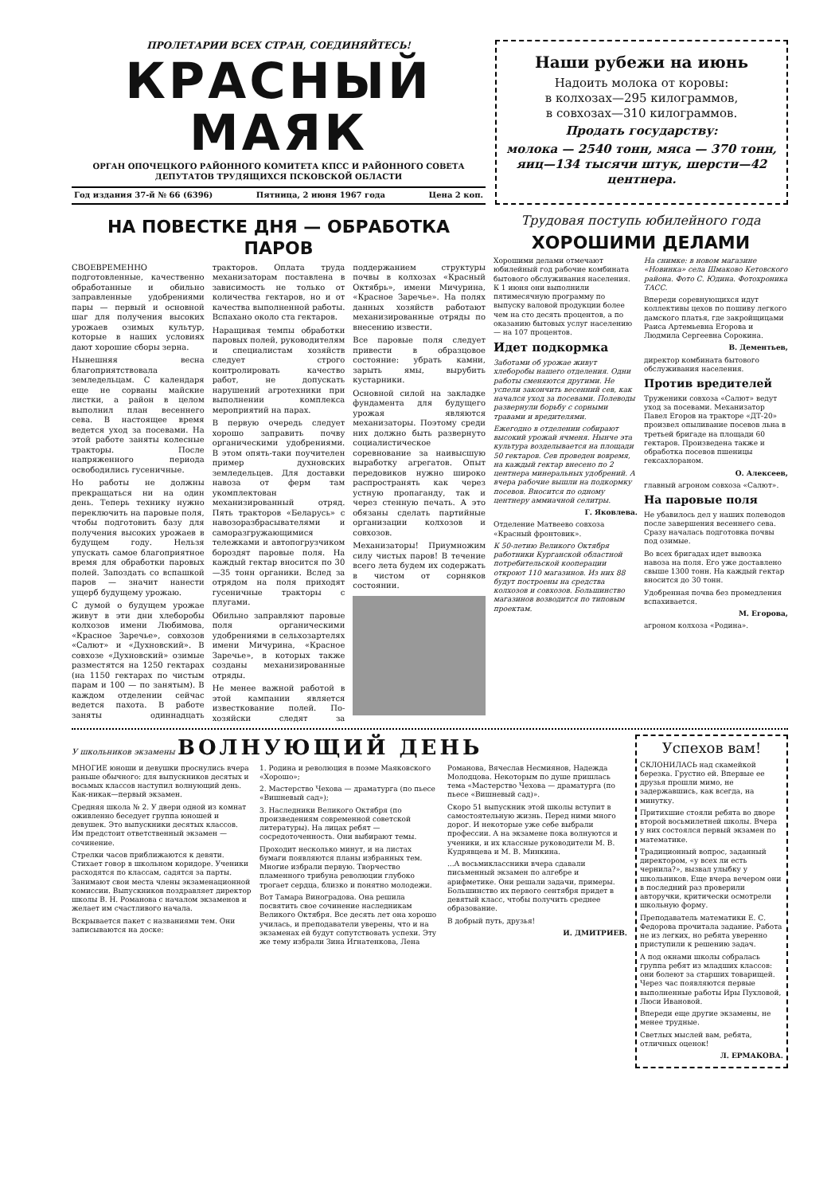ПРОЛЕТАРИИ ВСЕХ СТРАН, СОЕДИНЯЙТЕСЬ!
КРАСНЫЙ
МАЯК
ОРГАН ОПОЧЕЦКОГО РАЙОННОГО КОМИТЕТА КПСС И РАЙОННОГО СОВЕТА ДЕПУТАТОВ ТРУДЯЩИХСЯ ПСКОВСКОЙ ОБЛАСТИ
Год издания 37-й № 66 (6396) Пятница, 2 июня 1967 года Цена 2 коп.
Наши рубежи на июнь
Надоить молока от коровы:
в колхозах—295 килограммов,
в совхозах—310 килограммов.
Продать государству:
молока — 2540 тонн, мяса — 370 тонн, яиц—134 тысячи штук, шерсти—42 центнера.
НА ПОВЕСТКЕ ДНЯ — ОБРАБОТКА ПАРОВ
СВОЕВРЕМЕННО подготовленные, качественно обработанные и обильно заправленные удобрениями пары — первый и основной шаг для получения высоких урожаев озимых культур, которые в наших условиях дают хорошие сборы зерна.
Нынешняя весна благоприятствовала земледельцам. С календаря еще не сорваны майские листки, а район в целом выполнил план весеннего сева. В настоящее время ведется уход за посевами. На этой работе заняты колесные тракторы. После напряженного периода освободились гусеничные.
Но работы не должны прекращаться ни на один день. Теперь технику нужно переключить на паровые поля, чтобы подготовить базу для получения высоких урожаев в будущем году. Нельзя упускать самое благоприятное время для обработки паровых полей. Запоздать со вспашкой паров — значит нанести ущерб будущему урожаю.
С думой о будущем урожае живут в эти дни хлеборобы колхозов имени Любимова, «Красное Заречье», совхозов «Салют» и «Духновский». В совхозе «Духновский» озимые разместятся на 1250 гектарах (на 1150 гектарах по чистым парам и 100 — по занятым). В каждом отделении сейчас ведется пахота. В работе заняты одиннадцать тракторов. Оплата труда механизаторам поставлена в зависимость не только от количества гектаров, но и от качества выполненной работы. Вспахано около ста гектаров.
Наращивая темпы обработки паровых полей, руководителям и специалистам хозяйств следует строго контролировать качество работ, не допускать нарушений агротехники при выполнении комплекса мероприятий на парах.
В первую очередь следует хорошо заправить почву органическими удобрениями. В этом опять-таки поучителен пример духновских земледельцев. Для доставки навоза от ферм там укомплектован механизированный отряд. Пять тракторов «Беларусь» с навозоразбрасывателями и саморазгружающимися тележками и автопогрузчиком бороздят паровые поля. На каждый гектар вносится по 30—35 тонн органики. Вслед за отрядом на поля приходят гусеничные тракторы с плугами.
Обильно заправляют паровые поля органическими удобрениями в сельхозартелях имени Мичурина, «Красное Заречье», в которых также созданы механизированные отряды.
Не менее важной работой в этой кампании является известкование полей. По-хозяйски следят за поддержанием структуры почвы в колхозах «Красный Октябрь», имени Мичурина, «Красное Заречье». На полях данных хозяйств работают механизированные отряды по внесению извести.
Все паровые поля следует привести в образцовое состояние: убрать камни, зарыть ямы, вырубить кустарники.
Основной силой на закладке фундамента для будущего урожая являются механизаторы. Поэтому среди них должно быть развернуто социалистическое соревнование за наивысшую выработку агрегатов. Опыт передовиков нужно широко распространять как через устную пропаганду, так и через стенную печать. А это обязаны сделать партийные организации колхозов и совхозов.
Механизаторы! Приумножим силу чистых паров! В течение всего лета будем их содержать в чистом от сорняков состоянии.
Трудовая поступь юбилейного года
ХОРОШИМИ ДЕЛАМИ
Хорошими делами отмечают юбилейный год рабочие комбината бытового обслуживания населения. К 1 июня они выполнили пятимесячную программу по выпуску валовой продукции более чем на сто десять процентов, а по оказанию бытовых услуг населению — на 107 процентов.
Идет подкормка
Заботами об урожае живут хлеборобы нашего отделения. Одни работы сменяются другими. Не успели закончить весенний сев, как начался уход за посевами. Полеводы развернули борьбу с сорными травами и вредителями.
Ежегодно в отделении собирают высокий урожай ячменя. Нынче эта культура возделывается на площади 50 гектаров. Сев проведен вовремя, на каждый гектар внесено по 2 центнера минеральных удобрений. А вчера рабочие вышли на подкормку посевов. Вносится по одному центнеру аммиачной селитры.
Г. Яковлева.
Отделение Матвеево совхоза «Красный фронтовик».
К 50-летию Великого Октября работники Курганской областной потребительской кооперации откроют 110 магазинов. Из них 88 будут построены на средства колхозов и совхозов. Большинство магазинов возводится по типовым проектам.
На снимке: в новом магазине «Новинка» села Шмаково Кетовского района. Фото С. Юдина. Фотохроника ТАСС.
Впереди соревнующихся идут коллективы цехов по пошиву легкого дамского платья, где закройщицами Раиса Артемьевна Егорова и Людмила Сергеевна Сорокина.
В. Дементьев,
директор комбината бытового обслуживания населения.
Против вредителей
Труженики совхоза «Салют» ведут уход за посевами. Механизатор Павел Егоров на тракторе «ДТ-20» произвел опыливание посевов льна в третьей бригаде на площади 60 гектаров. Произведена также и обработка посевов пшеницы гексахлораном.
О. Алексеев,
главный агроном совхоза «Салют».
На паровые поля
Не убавилось дел у наших полеводов после завершения весеннего сева. Сразу началась подготовка почвы под озимые.
Во всех бригадах идет вывозка навоза на поля. Его уже доставлено свыше 1300 тонн. На каждый гектар вносится до 30 тонн.
Удобренная почва без промедления вспахивается.
М. Егорова,
агроном колхоза «Родина».
У школьников экзамены ВОЛНУЮЩИЙ ДЕНЬ
МНОГИЕ юноши и девушки проснулись вчера раньше обычного: для выпускников десятых и восьмых классов наступил волнующий день. Как-никак—первый экзамен.
Средняя школа № 2. У двери одной из комнат оживленно беседует группа юношей и девушек. Это выпускники десятых классов. Им предстоит ответственный экзамен — сочинение.
Стрелки часов приближаются к девяти. Стихает говор в школьном коридоре. Ученики расходятся по классам, садятся за парты. Занимают свои места члены экзаменационной комиссии. Выпускников поздравляет директор школы В. Н. Романова с началом экзаменов и желает им счастливого начала.
Вскрывается пакет с названиями тем. Они записываются на доске:
1. Родина и революция в поэме Маяковского «Хорошо»;
2. Мастерство Чехова — драматурга (по пьесе «Вишневый сад»);
3. Наследники Великого Октября (по произведениям современной советской литературы). На лицах ребят — сосредоточенность. Они выбирают темы.
Проходит несколько минут, и на листах бумаги появляются планы избранных тем. Многие избрали первую. Творчество пламенного трибуна революции глубоко трогает сердца, близко и понятно молодежи.
Вот Тамара Виноградова. Она решила посвятить свое сочинение наследникам Великого Октября. Все десять лет она хорошо училась, и преподаватели уверены, что и на экзаменах ей будут сопутствовать успехи. Эту же тему избрали Зина Игнатенкова, Лена Романова, Вячеслав Несмиянов, Надежда Молодцова. Некоторым по душе пришлась тема «Мастерство Чехова — драматурга (по пьесе «Вишневый сад)».
Скоро 51 выпускник этой школы вступит в самостоятельную жизнь. Перед ними много дорог. И некоторые уже себе выбрали профессии. А на экзамене пока волнуются и ученики, и их классные руководители М. В. Кудрявцева и М. В. Минкина.
...А восьмиклассники вчера сдавали письменный экзамен по алгебре и арифметике. Они решали задачи, примеры. Большинство их первого сентября придет в девятый класс, чтобы получить среднее образование.
В добрый путь, друзья!
И. ДМИТРИЕВ.
Успехов вам!
СКЛОНИЛАСЬ над скамейкой березка. Грустно ей. Впервые ее друзья прошли мимо, не задержавшись, как всегда, на минутку.
Притихшие стояли ребята во дворе второй восьмилетней школы. Вчера у них состоялся первый экзамен по математике.
Традиционный вопрос, заданный директором, «у всех ли есть чернила?», вызвал улыбку у школьников. Еще вчера вечером они в последний раз проверили авторучки, критически осмотрели школьную форму.
Преподаватель математики Е. С. Федорова прочитала задание. Работа не из легких, но ребята уверенно приступили к решению задач.
А под окнами школы собралась группа ребят из младших классов: они болеют за старших товарищей. Через час появляются первые выполненные работы Иры Пухловой, Люси Ивановой.
Впереди еще другие экзамены, не менее трудные.
Светлых мыслей вам, ребята, отличных оценок!
Л. ЕРМАКОВА.